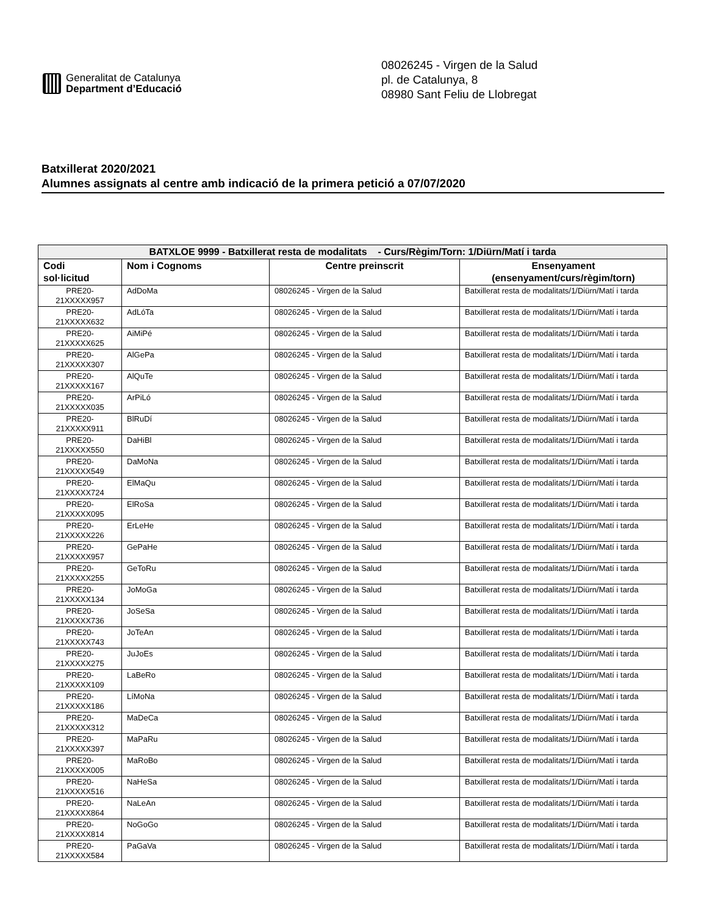Generalitat de Catalunya
Department d’Educació
08026245 - Virgen de la Salud
pl. de Catalunya, 8
08980 Sant Feliu de Llobregat
Batxillerat 2020/2021
Alumnes assignats al centre amb indicació de la primera petició a 07/07/2020
| BATXLOE 9999 - Batxillerat resta de modalitats - Curs/Règim/Torn: 1/Diürn/Matí i tarda | | | |
| --- | --- | --- | --- |
| Codi sol·licitud | Nom i Cognoms | Centre preinscrit | Ensenyament (ensenyament/curs/règim/torn) |
| PRE20- 21XXXXX957 | AdDoMa | 08026245 - Virgen de la Salud | Batxillerat resta de modalitats/1/Diürn/Matí i tarda |
| PRE20- 21XXXXX632 | AdLóTa | 08026245 - Virgen de la Salud | Batxillerat resta de modalitats/1/Diürn/Matí i tarda |
| PRE20- 21XXXXX625 | AiMiPé | 08026245 - Virgen de la Salud | Batxillerat resta de modalitats/1/Diürn/Matí i tarda |
| PRE20- 21XXXXX307 | AlGePa | 08026245 - Virgen de la Salud | Batxillerat resta de modalitats/1/Diürn/Matí i tarda |
| PRE20- 21XXXXX167 | AlQuTe | 08026245 - Virgen de la Salud | Batxillerat resta de modalitats/1/Diürn/Matí i tarda |
| PRE20- 21XXXXX035 | ArPiLó | 08026245 - Virgen de la Salud | Batxillerat resta de modalitats/1/Diürn/Matí i tarda |
| PRE20- 21XXXXX911 | BlRuDí | 08026245 - Virgen de la Salud | Batxillerat resta de modalitats/1/Diürn/Matí i tarda |
| PRE20- 21XXXXX550 | DaHiBl | 08026245 - Virgen de la Salud | Batxillerat resta de modalitats/1/Diürn/Matí i tarda |
| PRE20- 21XXXXX549 | DaMoNa | 08026245 - Virgen de la Salud | Batxillerat resta de modalitats/1/Diürn/Matí i tarda |
| PRE20- 21XXXXX724 | ElMaQu | 08026245 - Virgen de la Salud | Batxillerat resta de modalitats/1/Diürn/Matí i tarda |
| PRE20- 21XXXXX095 | ElRoSa | 08026245 - Virgen de la Salud | Batxillerat resta de modalitats/1/Diürn/Matí i tarda |
| PRE20- 21XXXXX226 | ErLeHe | 08026245 - Virgen de la Salud | Batxillerat resta de modalitats/1/Diürn/Matí i tarda |
| PRE20- 21XXXXX957 | GePaHe | 08026245 - Virgen de la Salud | Batxillerat resta de modalitats/1/Diürn/Matí i tarda |
| PRE20- 21XXXXX255 | GeToRu | 08026245 - Virgen de la Salud | Batxillerat resta de modalitats/1/Diürn/Matí i tarda |
| PRE20- 21XXXXX134 | JoMoGa | 08026245 - Virgen de la Salud | Batxillerat resta de modalitats/1/Diürn/Matí i tarda |
| PRE20- 21XXXXX736 | JoSeSa | 08026245 - Virgen de la Salud | Batxillerat resta de modalitats/1/Diürn/Matí i tarda |
| PRE20- 21XXXXX743 | JoTeAn | 08026245 - Virgen de la Salud | Batxillerat resta de modalitats/1/Diürn/Matí i tarda |
| PRE20- 21XXXXX275 | JuJoEs | 08026245 - Virgen de la Salud | Batxillerat resta de modalitats/1/Diürn/Matí i tarda |
| PRE20- 21XXXXX109 | LaBeRo | 08026245 - Virgen de la Salud | Batxillerat resta de modalitats/1/Diürn/Matí i tarda |
| PRE20- 21XXXXX186 | LíMoNa | 08026245 - Virgen de la Salud | Batxillerat resta de modalitats/1/Diürn/Matí i tarda |
| PRE20- 21XXXXX312 | MaDeCa | 08026245 - Virgen de la Salud | Batxillerat resta de modalitats/1/Diürn/Matí i tarda |
| PRE20- 21XXXXX397 | MaPaRu | 08026245 - Virgen de la Salud | Batxillerat resta de modalitats/1/Diürn/Matí i tarda |
| PRE20- 21XXXXX005 | MaRoBo | 08026245 - Virgen de la Salud | Batxillerat resta de modalitats/1/Diürn/Matí i tarda |
| PRE20- 21XXXXX516 | NaHeSa | 08026245 - Virgen de la Salud | Batxillerat resta de modalitats/1/Diürn/Matí i tarda |
| PRE20- 21XXXXX864 | NaLeAn | 08026245 - Virgen de la Salud | Batxillerat resta de modalitats/1/Diürn/Matí i tarda |
| PRE20- 21XXXXX814 | NoGoGo | 08026245 - Virgen de la Salud | Batxillerat resta de modalitats/1/Diürn/Matí i tarda |
| PRE20- 21XXXXX584 | PaGaVa | 08026245 - Virgen de la Salud | Batxillerat resta de modalitats/1/Diürn/Matí i tarda |